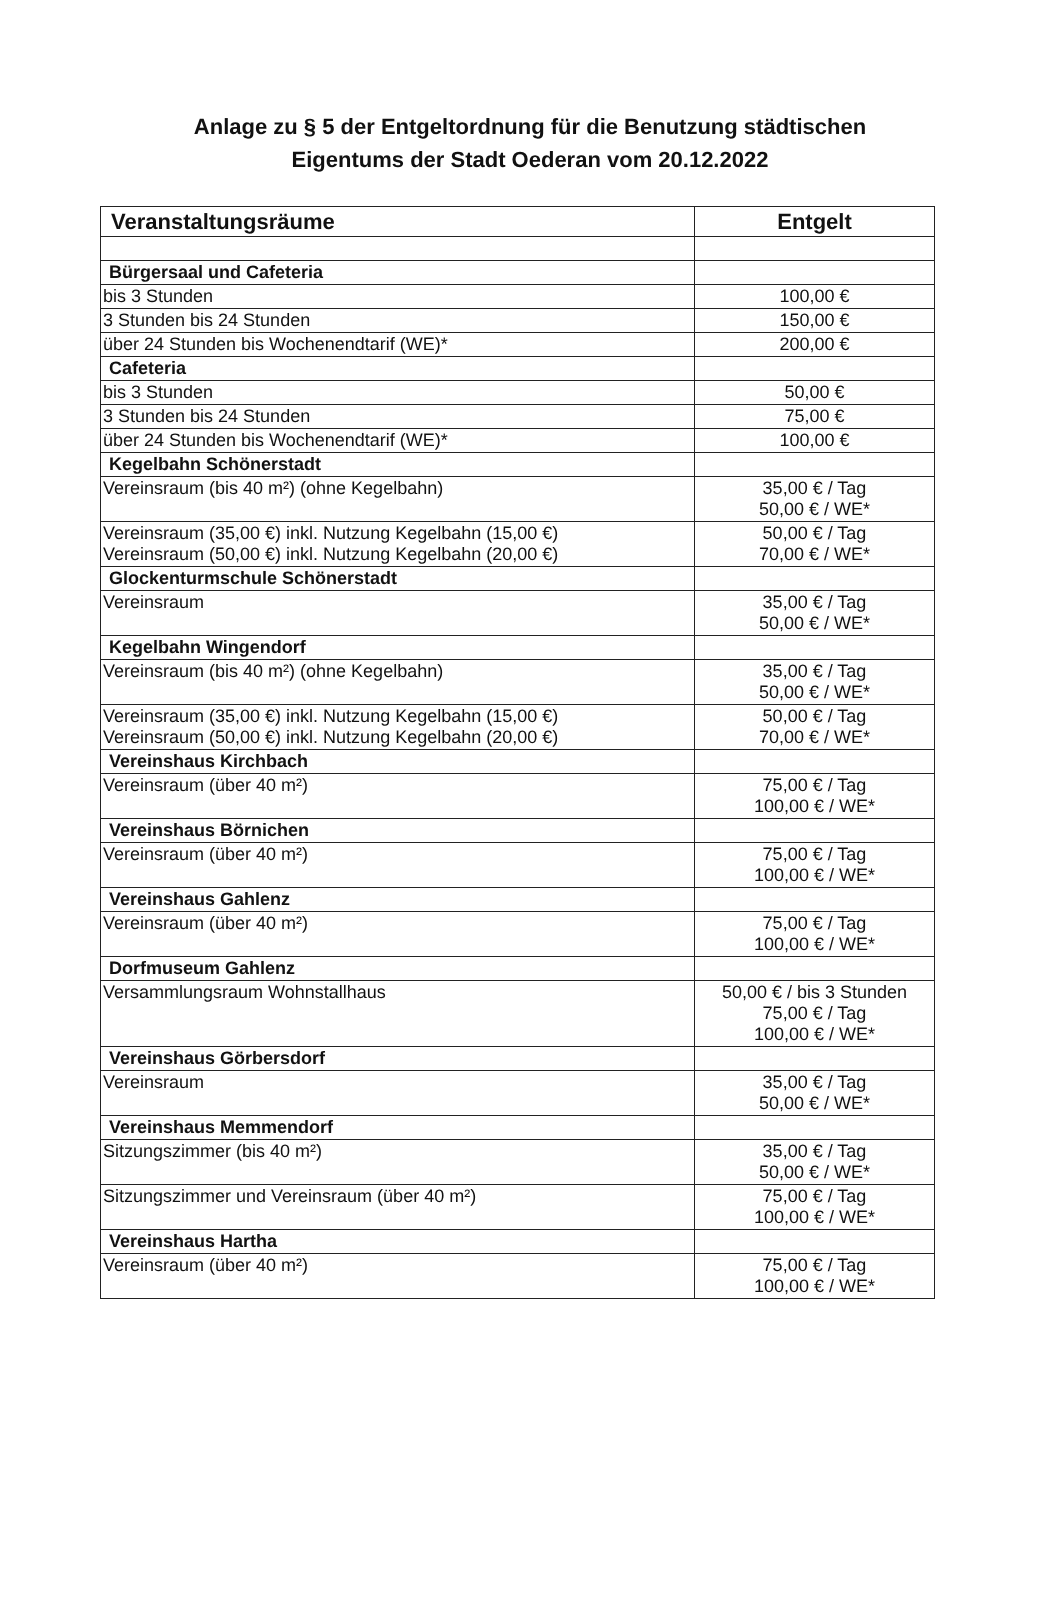Anlage zu § 5 der Entgeltordnung für die Benutzung städtischen
Eigentums der Stadt Oederan vom 20.12.2022
| Veranstaltungsräume | Entgelt |
| --- | --- |
| Bürgersaal und Cafeteria | |
| bis 3 Stunden | 100,00 € |
| 3 Stunden bis 24 Stunden | 150,00 € |
| über 24 Stunden bis Wochenendtarif (WE)* | 200,00 € |
| Cafeteria | |
| bis 3 Stunden | 50,00 € |
| 3 Stunden bis 24 Stunden | 75,00 € |
| über 24 Stunden bis Wochenendtarif (WE)* | 100,00 € |
| Kegelbahn Schönerstadt | |
| Vereinsraum (bis 40 m²) (ohne Kegelbahn) | 35,00 € / Tag 50,00 € / WE* |
| Vereinsraum (35,00 €) inkl. Nutzung Kegelbahn (15,00 €) Vereinsraum (50,00 €) inkl. Nutzung Kegelbahn (20,00 €) | 50,00 € / Tag 70,00 € / WE* |
| Glockenturmschule Schönerstadt | |
| Vereinsraum | 35,00 € / Tag 50,00 € / WE* |
| Kegelbahn Wingendorf | |
| Vereinsraum (bis 40 m²) (ohne Kegelbahn) | 35,00 € / Tag 50,00 € / WE* |
| Vereinsraum (35,00 €) inkl. Nutzung Kegelbahn (15,00 €) Vereinsraum (50,00 €) inkl. Nutzung Kegelbahn (20,00 €) | 50,00 € / Tag 70,00 € / WE* |
| Vereinshaus Kirchbach | |
| Vereinsraum (über 40 m²) | 75,00 € / Tag 100,00 € / WE* |
| Vereinshaus Börnichen | |
| Vereinsraum (über 40 m²) | 75,00 € / Tag 100,00 € / WE* |
| Vereinshaus Gahlenz | |
| Vereinsraum (über 40 m²) | 75,00 € / Tag 100,00 € / WE* |
| Dorfmuseum Gahlenz | |
| Versammlungsraum Wohnstallhaus | 50,00 € / bis 3 Stunden 75,00 € / Tag 100,00 € / WE* |
| Vereinshaus Görbersdorf | |
| Vereinsraum | 35,00 € / Tag 50,00 € / WE* |
| Vereinshaus Memmendorf | |
| Sitzungszimmer (bis 40 m²) | 35,00 € / Tag 50,00 € / WE* |
| Sitzungszimmer und Vereinsraum (über 40 m²) | 75,00 € / Tag 100,00 € / WE* |
| Vereinshaus Hartha | |
| Vereinsraum (über 40 m²) | 75,00 € / Tag 100,00 € / WE* |